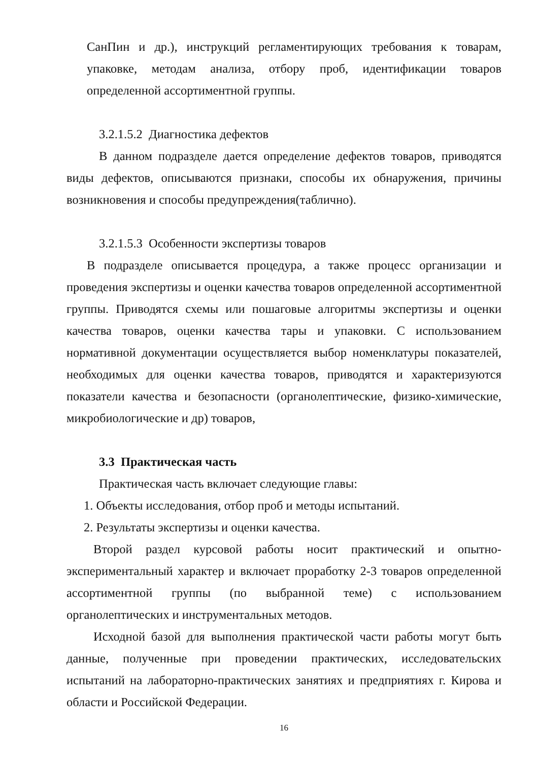СанПин и др.), инструкций регламентирующих требования к товарам, упаковке, методам анализа, отбору проб, идентификации товаров определенной ассортиментной группы.
3.2.1.5.2 Диагностика дефектов
В данном подразделе дается определение дефектов товаров, приводятся виды дефектов, описываются признаки, способы их обнаружения, причины возникновения и способы предупреждения(таблично).
3.2.1.5.3 Особенности экспертизы товаров
В подразделе описывается процедура, а также процесс организации и проведения экспертизы и оценки качества товаров определенной ассортиментной группы. Приводятся схемы или пошаговые алгоритмы экспертизы и оценки качества товаров, оценки качества тары и упаковки. С использованием нормативной документации осуществляется выбор номенклатуры показателей, необходимых для оценки качества товаров, приводятся и характеризуются показатели качества и безопасности (органолептические, физико-химические, микробиологические и др) товаров,
3.3 Практическая часть
Практическая часть включает следующие главы:
1. Объекты исследования, отбор проб и методы испытаний.
2. Результаты экспертизы и оценки качества.
Второй раздел курсовой работы носит практический и опытно-экспериментальный характер и включает проработку 2-3 товаров определенной ассортиментной группы (по выбранной теме) с использованием органолептических и инструментальных методов.
Исходной базой для выполнения практической части работы могут быть данные, полученные при проведении практических, исследовательских испытаний на лабораторно-практических занятиях и предприятиях г. Кирова и области и Российской Федерации.
16